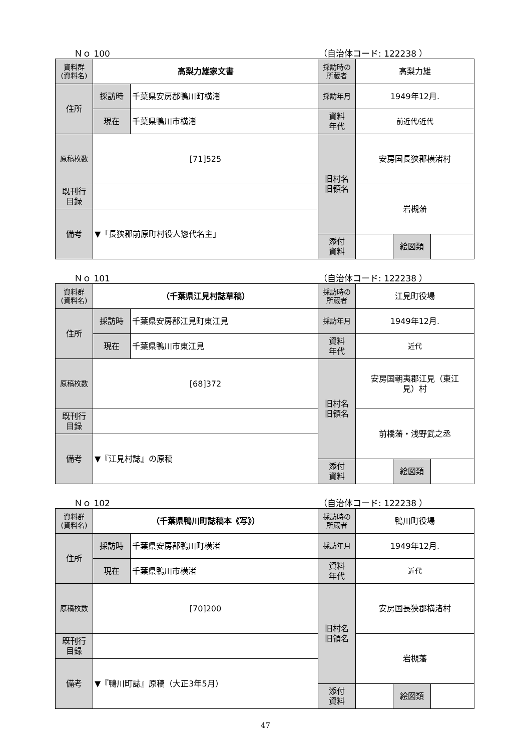Ｎｏ 100 （自治体コード: 122238 ）
| 資料群 (資料名) | 高梨力雄家文書 | | 採訪時の 所蔵者 | 高梨力雄 | | |
| 住所 | 採訪時 | 千葉県安房郡鴨川町横渚 | 採訪年月 | 1949年12月. | | |
| | 現在 | 千葉県鴨川市横渚 | 資料 年代 | 前近代/近代 | | |
| 原稿枚数 | [71]525 | | 旧村名 旧領名 | 安房国長狭郡横渚村 | | |
| 既刊行 目録 | | | | 岩槻藩 | | |
| 備考 | ▼「長狭郡前原町村役人惣代名主」 | | | | | |
| | | | 添付 資料 | | 絵図類 | |
Ｎｏ 101 （自治体コード: 122238 ）
| 資料群 (資料名) | （千葉県江見村誌草稿） | | 採訪時の 所蔵者 | 江見町役場 | | |
| 住所 | 採訪時 | 千葉県安房郡江見町東江見 | 採訪年月 | 1949年12月. | | |
| | 現在 | 千葉県鴨川市東江見 | 資料 年代 | 近代 | | |
| 原稿枚数 | [68]372 | | 旧村名 旧領名 | 安房国朝夷郡江見（東江 見）村 | | |
| 既刊行 目録 | | | | 前橋藩・浅野武之丞 | | |
| 備考 | ▼『江見村誌』の原稿 | | | | | |
| | | | 添付 資料 | | 絵図類 | |
Ｎｏ 102 （自治体コード: 122238 ）
| 資料群 (資料名) | （千葉県鴨川町誌稿本《写》） | | 採訪時の 所蔵者 | 鴨川町役場 | | |
| 住所 | 採訪時 | 千葉県安房郡鴨川町横渚 | 採訪年月 | 1949年12月. | | |
| | 現在 | 千葉県鴨川市横渚 | 資料 年代 | 近代 | | |
| 原稿枚数 | [70]200 | | 旧村名 旧領名 | 安房国長狭郡横渚村 | | |
| 既刊行 目録 | | | | 岩槻藩 | | |
| 備考 | ▼『鴨川町誌』原稿（大正3年5月） | | | | | |
| | | | 添付 資料 | | 絵図類 | |
47